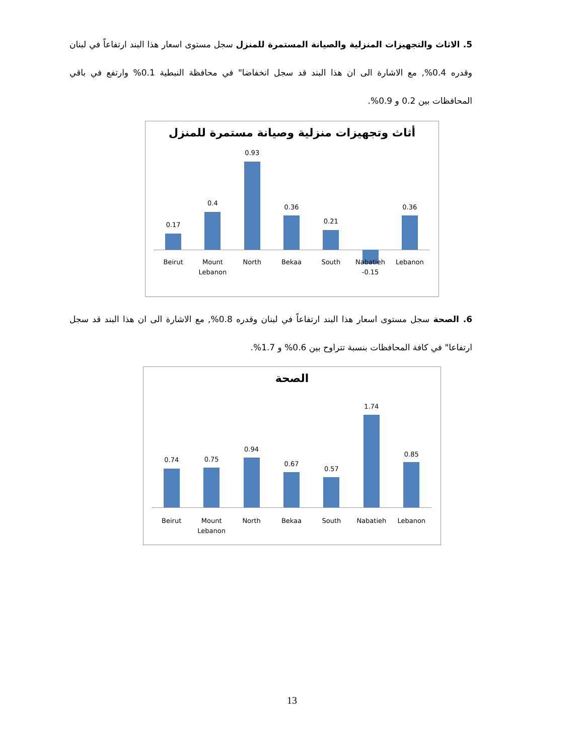5. الاثاث والتجهيزات المنزلية والصيانة المستمرة للمنزل سجل مستوى اسعار هذا البند ارتفاعاً في لبنان وقدره 0.4%, مع الاشارة الى ان هذا البند قد سجل انخفاضا" في محافظة النبطية 0.1% وارتفع في باقي المحافظات بين 0.2 و 0.9%.
أثاث وتجهيزات منزلية وصيانة مستمرة للمنزل
0.17
Beirut
0.4
Mount
Lebanon
0.93
North
0.36
Bekaa
0.21
South
Nabatieh
-0.15
0.36
Lebanon
6. الصحة سجل مستوى اسعار هذا البند ارتفاعاً في لبنان وقدره 0.8%, مع الاشارة الى ان هذا البند قد سجل ارتفاعا" في كافة المحافظات بنسبة تتراوح بين 0.6% و 1.7%.
الصحة
0.74
Beirut
0.75
Mount
Lebanon
0.94
North
0.67
Bekaa
0.57
South
1.74
Nabatieh
0.85
Lebanon
13